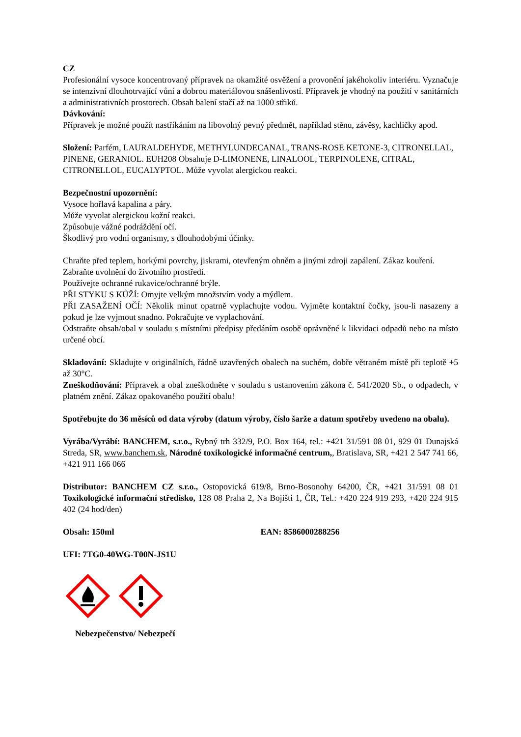CZ
Profesionální vysoce koncentrovaný přípravek na okamžité osvěžení a provonění jakéhokoliv interiéru. Vyznačuje se intenzivní dlouhotrvající vůní a dobrou materiálovou snášenlivostí. Přípravek je vhodný na použití v sanitárních a administrativních prostorech. Obsah balení stačí až na 1000 střiků.
Dávkování:
Přípravek je možné použít nastříkáním na libovolný pevný předmět, například stěnu, závěsy, kachličky apod.
Složení: Parfém, LAURALDEHYDE, METHYLUNDECANAL, TRANS-ROSE KETONE-3, CITRONELLAL, PINENE, GERANIOL. EUH208 Obsahuje D-LIMONENE, LINALOOL, TERPINOLENE, CITRAL, CITRONELLOL, EUCALYPTOL. Může vyvolat alergickou reakci.
Bezpečnostní upozornění:
Vysoce hořlavá kapalina a páry.
Může vyvolat alergickou kožní reakci.
Způsobuje vážné podráždění očí.
Škodlivý pro vodní organismy, s dlouhodobými účinky.
Chraňte před teplem, horkými povrchy, jiskrami, otevřeným ohněm a jinými zdroji zapálení. Zákaz kouření.
Zabraňte uvolnění do životního prostředí.
Používejte ochranné rukavice/ochranné brýle.
PŘI STYKU S KŮŽÍ: Omyjte velkým množstvím vody a mýdlem.
PŘI ZASAŽENÍ OČÍ: Několik minut opatrně vyplachujte vodou. Vyjměte kontaktní čočky, jsou-li nasazeny a pokud je lze vyjmout snadno. Pokračujte ve vyplachování.
Odstraňte obsah/obal v souladu s místními předpisy předáním osobě oprávněné k likvidaci odpadů nebo na místo určené obcí.
Skladování: Skladujte v originálních, řádně uzavřených obalech na suchém, dobře větraném místě při teplotě +5 až 30°C.
Zneškodňování: Přípravek a obal zneškodněte v souladu s ustanovením zákona č. 541/2020 Sb., o odpadech, v platném znění. Zákaz opakovaného použití obalu!
Spotřebujte do 36 měsíců od data výroby (datum výroby, číslo šarže a datum spotřeby uvedeno na obalu).
Vyrába/Vyrábí: BANCHEM, s.r.o., Rybný trh 332/9, P.O. Box 164, tel.: +421 31/591 08 01, 929 01 Dunajská Streda, SR, www.banchem.sk, Národné toxikologické informačné centrum,, Bratislava, SR, +421 2 547 741 66, +421 911 166 066
Distributor: BANCHEM CZ s.r.o., Ostopovická 619/8, Brno-Bosonohy 64200, ČR, +421 31/591 08 01 Toxikologické informační středisko, 128 08 Praha 2, Na Bojišti 1, ČR, Tel.: +420 224 919 293, +420 224 915 402 (24 hod/den)
Obsah: 150ml EAN: 8586000288256
UFI: 7TG0-40WG-T00N-JS1U
Nebezpečenstvo/ Nebezpečí